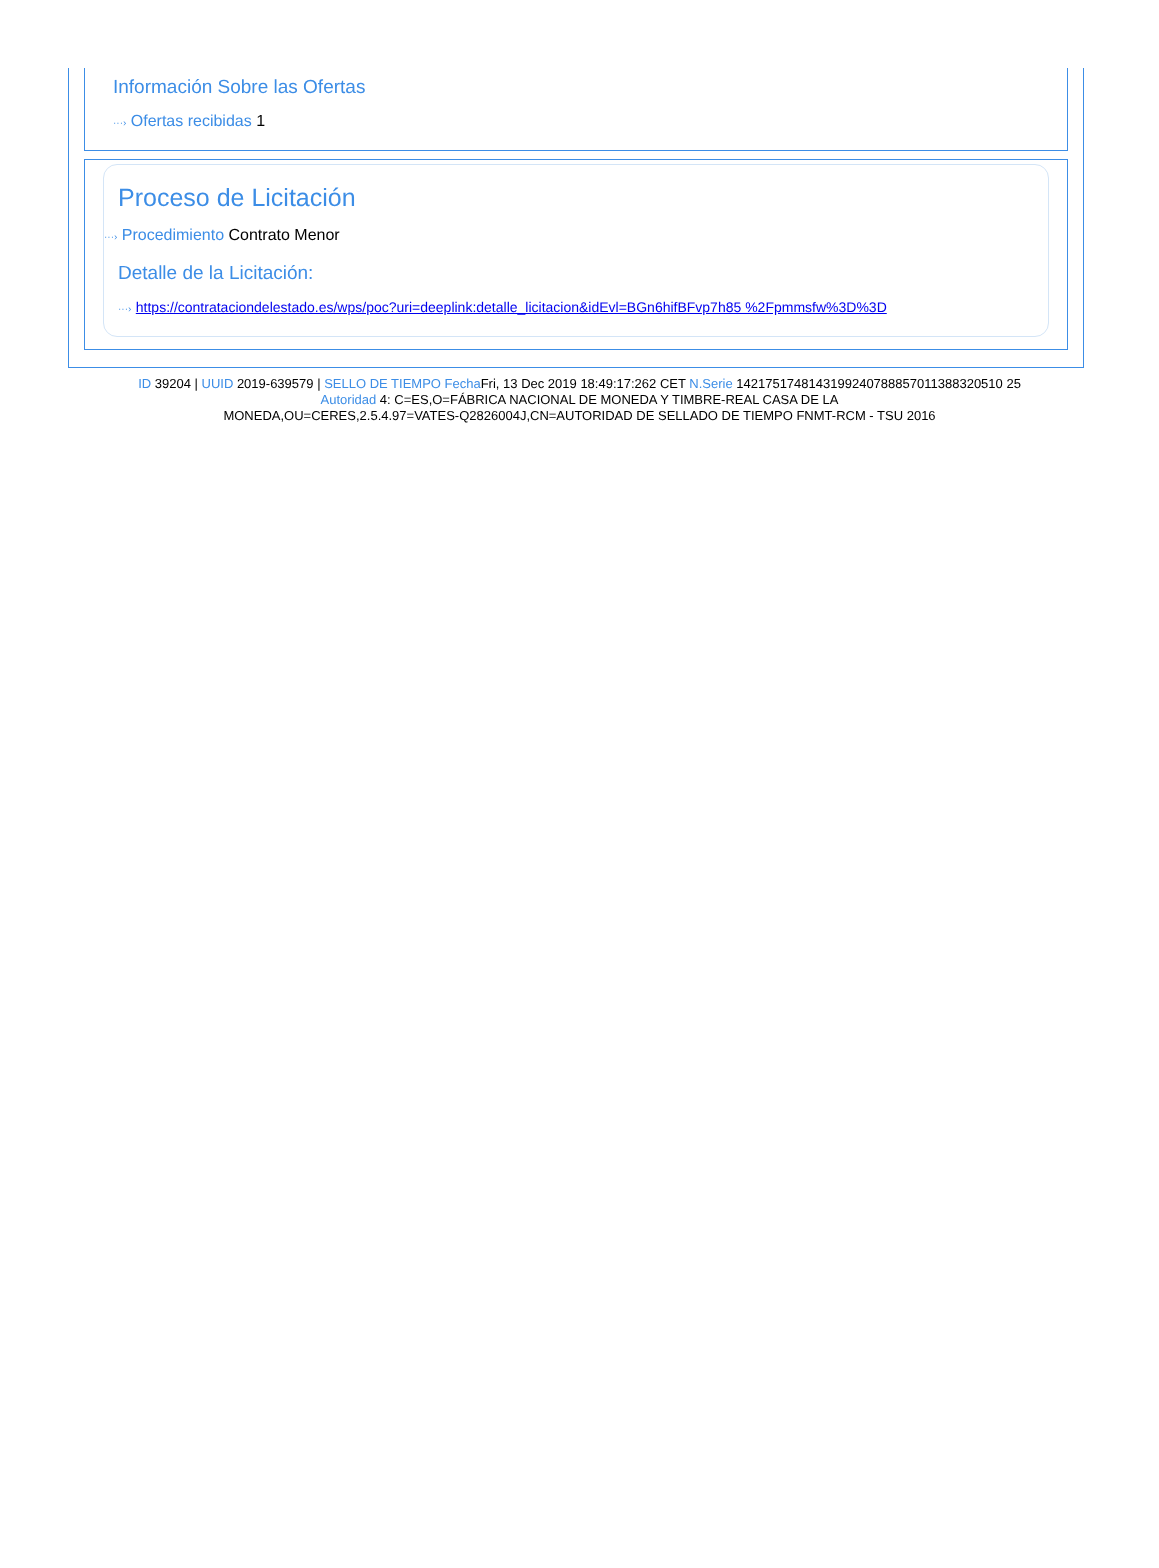Información Sobre las Ofertas
···› Ofertas recibidas 1
Proceso de Licitación
···› Procedimiento Contrato Menor
Detalle de la Licitación:
···› https://contrataciondelestado.es/wps/poc?uri=deeplink:detalle_licitacion&idEvl=BGn6hifBFvp7h85 %2Fpmmsfw%3D%3D
ID 39204 | UUID 2019-639579 | SELLO DE TIEMPO Fecha Fri, 13 Dec 2019 18:49:17:262 CET N.Serie 1421751748143199240788857011388320510 25
Autoridad 4: C=ES,O=FÁBRICA NACIONAL DE MONEDA Y TIMBRE-REAL CASA DE LA
MONEDA,OU=CERES,2.5.4.97=VATES-Q2826004J,CN=AUTORIDAD DE SELLADO DE TIEMPO FNMT-RCM - TSU 2016